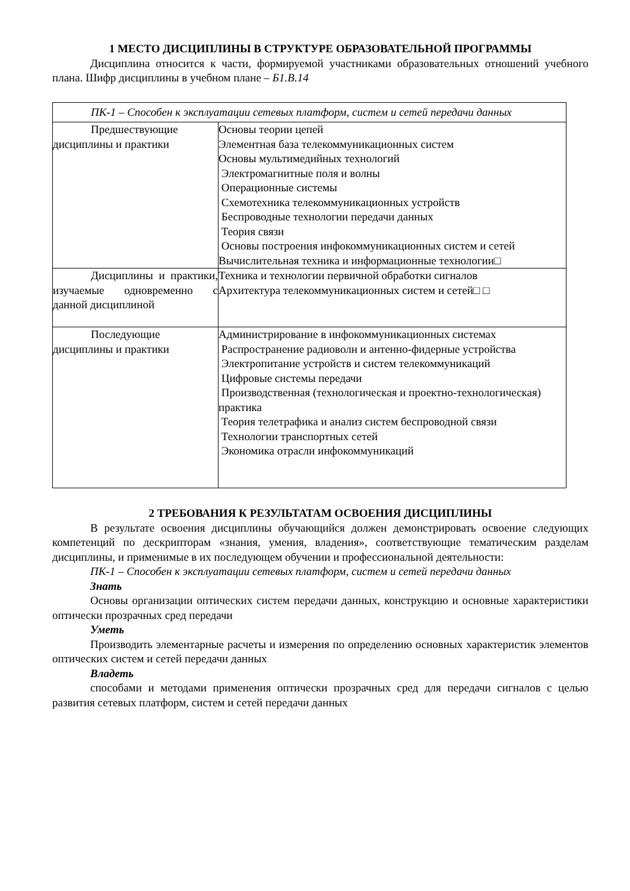1 МЕСТО ДИСЦИПЛИНЫ В СТРУКТУРЕ ОБРАЗОВАТЕЛЬНОЙ ПРОГРАММЫ
Дисциплина относится к части, формируемой участниками образовательных отношений учебного плана. Шифр дисциплины в учебном плане – Б1.В.14
| ПК-1 – Способен к эксплуатации сетевых платформ, систем и сетей передачи данных | |
| Предшествующие дисциплины и практики | Основы теории цепей Элементная база телекоммуникационных систем Основы мультимедийных технологий Электромагнитные поля и волны Операционные системы Схемотехника телекоммуникационных устройств Беспроводные технологии передачи данных Теория связи Основы построения инфокоммуникационных систем и сетей Вычислительная техника и информационные технологии□ |
| Дисциплины и практики, изучаемые одновременно с данной дисциплиной | Техника и технологии первичной обработки сигналов Архитектура телекоммуникационных систем и сетей□ □ |
| Последующие дисциплины и практики | Администрирование в инфокоммуникационных системах Распространение радиоволн и антенно-фидерные устройства Электропитание устройств и систем телекоммуникаций Цифровые системы передачи Производственная (технологическая и проектно-технологическая) практика Теория телетрафика и анализ систем беспроводной связи Технологии транспортных сетей Экономика отрасли инфокоммуникаций |
2 ТРЕБОВАНИЯ К РЕЗУЛЬТАТАМ ОСВОЕНИЯ ДИСЦИПЛИНЫ
В результате освоения дисциплины обучающийся должен демонстрировать освоение следующих компетенций по дескрипторам «знания, умения, владения», соответствующие тематическим разделам дисциплины, и применимые в их последующем обучении и профессиональной деятельности:
ПК-1 – Способен к эксплуатации сетевых платформ, систем и сетей передачи данных
Знать
Основы организации оптических систем передачи данных, конструкцию и основные характеристики оптически прозрачных сред передачи
Уметь
Производить элементарные расчеты и измерения по определению основных характеристик элементов оптических систем и сетей передачи данных
Владеть
способами и методами применения оптически прозрачных сред для передачи сигналов с целью развития сетевых платформ, систем и сетей передачи данных